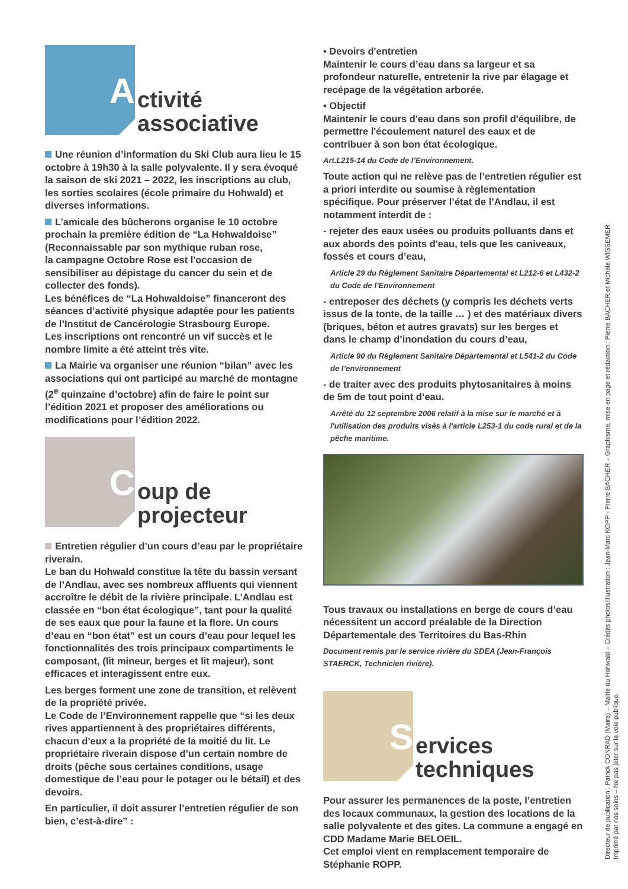A
ctivité
associative
Une réunion d’information du Ski Club aura lieu le 15 octobre à 19h30 à la salle polyvalente. Il y sera évoqué la saison de ski 2021 – 2022, les inscriptions au club, les sorties scolaires (école primaire du Hohwald) et diverses informations.
L’amicale des bûcherons organise le 10 octobre prochain la première édition de “La Hohwaldoise” (Reconnaissable par son mythique ruban rose,
la campagne Octobre Rose est l'occasion de sensibiliser au dépistage du cancer du sein et de collecter des fonds).
Les bénéfices de “La Hohwaldoise” financeront des séances d’activité physique adaptée pour les patients de l’Institut de Cancérologie Strasbourg Europe.
Les inscriptions ont rencontré un vif succès et le nombre limite a été atteint très vite.
La Mairie va organiser une réunion “bilan” avec les associations qui ont participé au marché de montagne (2<sup>e</sup> quinzaine d’octobre) afin de faire le point sur l’édition 2021 et proposer des améliorations ou modifications pour l’édition 2022.
C
oup de
projecteur
Entretien régulier d’un cours d’eau par le propriétaire riverain.
Le ban du Hohwald constitue la tête du bassin versant de l’Andlau, avec ses nombreux affluents qui viennent accroître le débit de la rivière principale. L’Andlau est classée en “bon état écologique”, tant pour la qualité de ses eaux que pour la faune et la flore. Un cours d’eau en “bon état” est un cours d’eau pour lequel les fonctionnalités des trois principaux compartiments le composant, (lit mineur, berges et lit majeur), sont efficaces et interagissent entre eux.
Les berges forment une zone de transition, et relèvent de la propriété privée.
Le Code de l’Environnement rappelle que “si les deux rives appartiennent à des propriétaires différents, chacun d'eux a la propriété de la moitié du lit. Le propriétaire riverain dispose d’un certain nombre de droits (pêche sous certaines conditions, usage domestique de l’eau pour le potager ou le bétail) et des devoirs.
En particulier, il doit assurer l’entretien régulier de son bien, c’est-à-dire” :
• Devoirs d'entretien
Maintenir le cours d’eau dans sa largeur et sa profondeur naturelle, entretenir la rive par élagage et recépage de la végétation arborée.
• Objectif
Maintenir le cours d'eau dans son profil d'équilibre, de permettre l'écoulement naturel des eaux et de contribuer à son bon état écologique.
Art.L215-14 du Code de l’Environnement.
Toute action qui ne relève pas de l’entretien régulier est a priori interdite ou soumise à règlementation spécifique. Pour préserver l’état de l’Andlau, il est notamment interdit de :
- rejeter des eaux usées ou produits polluants dans et aux abords des points d'eau, tels que les caniveaux, fossés et cours d’eau,
Article 29 du Règlement Sanitaire Départemental et L212-6 et L432-2 du Code de l’Environnement
- entreposer des déchets (y compris les déchets verts issus de la tonte, de la taille … ) et des matériaux divers (briques, béton et autres gravats) sur les berges et dans le champ d’inondation du cours d’eau,
Article 90 du Règlement Sanitaire Départemental et L541-2 du Code de l’environnement
- de traiter avec des produits phytosanitaires à moins de 5m de tout point d’eau.
Arrêté du 12 septembre 2006 relatif à la mise sur le marché et à l'utilisation des produits visés à l'article L253-1 du code rural et de la pêche maritime.
Tous travaux ou installations en berge de cours d’eau nécessitent un accord préalable de la Direction Départementale des Territoires du Bas-Rhin
Document remis par le service rivière du SDEA (Jean-François STAERCK, Technicien rivière).
S
ervices
techniques
Pour assurer les permanences de la poste, l’entretien des locaux communaux, la gestion des locations de la salle polyvalente et des gites. La commune a engagé en CDD Madame Marie BELOEIL.
Cet emploi vient en remplacement temporaire de Stéphanie ROPP.
Directeur de publication : Patrick CONRAD (Maire) – Mairie du Hohwald – Crédits photos/illustration : Jean-Marc KOPP - Pierre BACHER – Graphisme, mise en page et rédaction : Pierre BACHER et Michèle WISSEMER
Imprimé par nos soins – Ne pas jeter sur la voie publique.